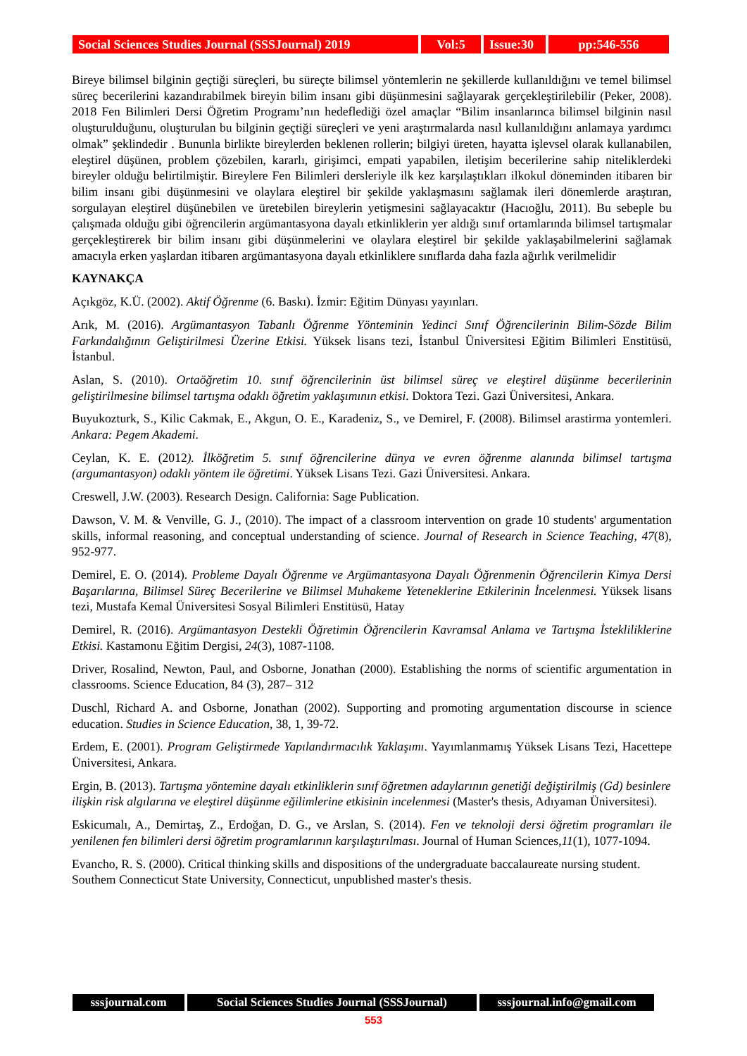Social Sciences Studies Journal (SSSJournal) 2019
Vol:5 Issue:30
pp:546-556
Bireye bilimsel bilginin geçtiği süreçleri, bu süreçte bilimsel yöntemlerin ne şekillerde kullanıldığını ve temel bilimsel süreç becerilerini kazandırabilmek bireyin bilim insanı gibi düşünmesini sağlayarak gerçekleştirilebilir (Peker, 2008). 2018 Fen Bilimleri Dersi Öğretim Programı’nın hedeflediği özel amaçlar “Bilim insanlarınca bilimsel bilginin nasıl oluşturulduğunu, oluşturulan bu bilginin geçtiği süreçleri ve yeni araştırmalarda nasıl kullanıldığını anlamaya yardımcı olmak” şeklindedir . Bununla birlikte bireylerden beklenen rollerin; bilgiyi üreten, hayatta işlevsel olarak kullanabilen, eleştirel düşünen, problem çözebilen, kararlı, girişimci, empati yapabilen, iletişim becerilerine sahip niteliklerdeki bireyler olduğu belirtilmiştir. Bireylere Fen Bilimleri dersleriyle ilk kez karşılaştıkları ilkokul döneminden itibaren bir bilim insanı gibi düşünmesini ve olaylara eleştirel bir şekilde yaklaşmasını sağlamak ileri dönemlerde araştıran, sorgulayan eleştirel düşünebilen ve üretebilen bireylerin yetişmesini sağlayacaktır (Hacıoğlu, 2011). Bu sebeple bu çalışmada olduğu gibi öğrencilerin argümantasyona dayalı etkinliklerin yer aldığı sınıf ortamlarında bilimsel tartışmalar gerçekleştirerek bir bilim insanı gibi düşünmelerini ve olaylara eleştirel bir şekilde yaklaşabilmelerini sağlamak amacıyla erken yaşlardan itibaren argümantasyona dayalı etkinliklere sınıflarda daha fazla ağırlık verilmelidir
KAYNAKÇA
Açıkgöz, K.Ü. (2002). Aktif Öğrenme (6. Baskı). İzmir: Eğitim Dünyası yayınları.
Arık, M. (2016). Argümantasyon Tabanlı Öğrenme Yönteminin Yedinci Sınıf Öğrencilerinin Bilim-Sözde Bilim Farkındalığının Geliştirilmesi Üzerine Etkisi. Yüksek lisans tezi, İstanbul Üniversitesi Eğitim Bilimleri Enstitüsü, İstanbul.
Aslan, S. (2010). Ortaöğretim 10. sınıf öğrencilerinin üst bilimsel süreç ve eleştirel düşünme becerilerinin geliştirilmesine bilimsel tartışma odaklı öğretim yaklaşımının etkisi. Doktora Tezi. Gazi Üniversitesi, Ankara.
Buyukozturk, S., Kilic Cakmak, E., Akgun, O. E., Karadeniz, S., ve Demirel, F. (2008). Bilimsel arastirma yontemleri. Ankara: Pegem Akademi.
Ceylan, K. E. (2012). İlköğretim 5. sınıf öğrencilerine dünya ve evren öğrenme alanında bilimsel tartışma (argumantasyon) odaklı yöntem ile öğretimi. Yüksek Lisans Tezi. Gazi Üniversitesi. Ankara.
Creswell, J.W. (2003). Research Design. California: Sage Publication.
Dawson, V. M. & Venville, G. J., (2010). The impact of a classroom intervention on grade 10 students' argumentation skills, informal reasoning, and conceptual understanding of science. Journal of Research in Science Teaching, 47(8), 952-977.
Demirel, E. O. (2014). Probleme Dayalı Öğrenme ve Argümantasyona Dayalı Öğrenmenin Öğrencilerin Kimya Dersi Başarılarına, Bilimsel Süreç Becerilerine ve Bilimsel Muhakeme Yeteneklerine Etkilerinin İncelenmesi. Yüksek lisans tezi, Mustafa Kemal Üniversitesi Sosyal Bilimleri Enstitüsü, Hatay
Demirel, R. (2016). Argümantasyon Destekli Öğretimin Öğrencilerin Kavramsal Anlama ve Tartışma İstekliliklerine Etkisi. Kastamonu Eğitim Dergisi, 24(3), 1087-1108.
Driver, Rosalind, Newton, Paul, and Osborne, Jonathan (2000). Establishing the norms of scientific argumentation in classrooms. Science Education, 84 (3), 287– 312
Duschl, Richard A. and Osborne, Jonathan (2002). Supporting and promoting argumentation discourse in science education. Studies in Science Education, 38, 1, 39-72.
Erdem, E. (2001). Program Geliştirmede Yapılandırmacılık Yaklaşımı. Yayımlanmamış Yüksek Lisans Tezi, Hacettepe Üniversitesi, Ankara.
Ergin, B. (2013). Tartışma yöntemine dayalı etkinliklerin sınıf öğretmen adaylarının genetiği değiştirilmiş (Gd) besinlere ilişkin risk algılarına ve eleştirel düşünme eğilimlerine etkisinin incelenmesi (Master's thesis, Adıyaman Üniversitesi).
Eskicumalı, A., Demirtaş, Z., Erdoğan, D. G., ve Arslan, S. (2014). Fen ve teknoloji dersi öğretim programları ile yenilenen fen bilimleri dersi öğretim programlarının karşılaştırılması. Journal of Human Sciences,11(1), 1077-1094.
Evancho, R. S. (2000). Critical thinking skills and dispositions of the undergraduate baccalaureate nursing student. Southem Connecticut State University, Connecticut, unpublished master's thesis.
sssjournal.com Social Sciences Studies Journal (SSSJournal)
sssjournal.info@gmail.com
553